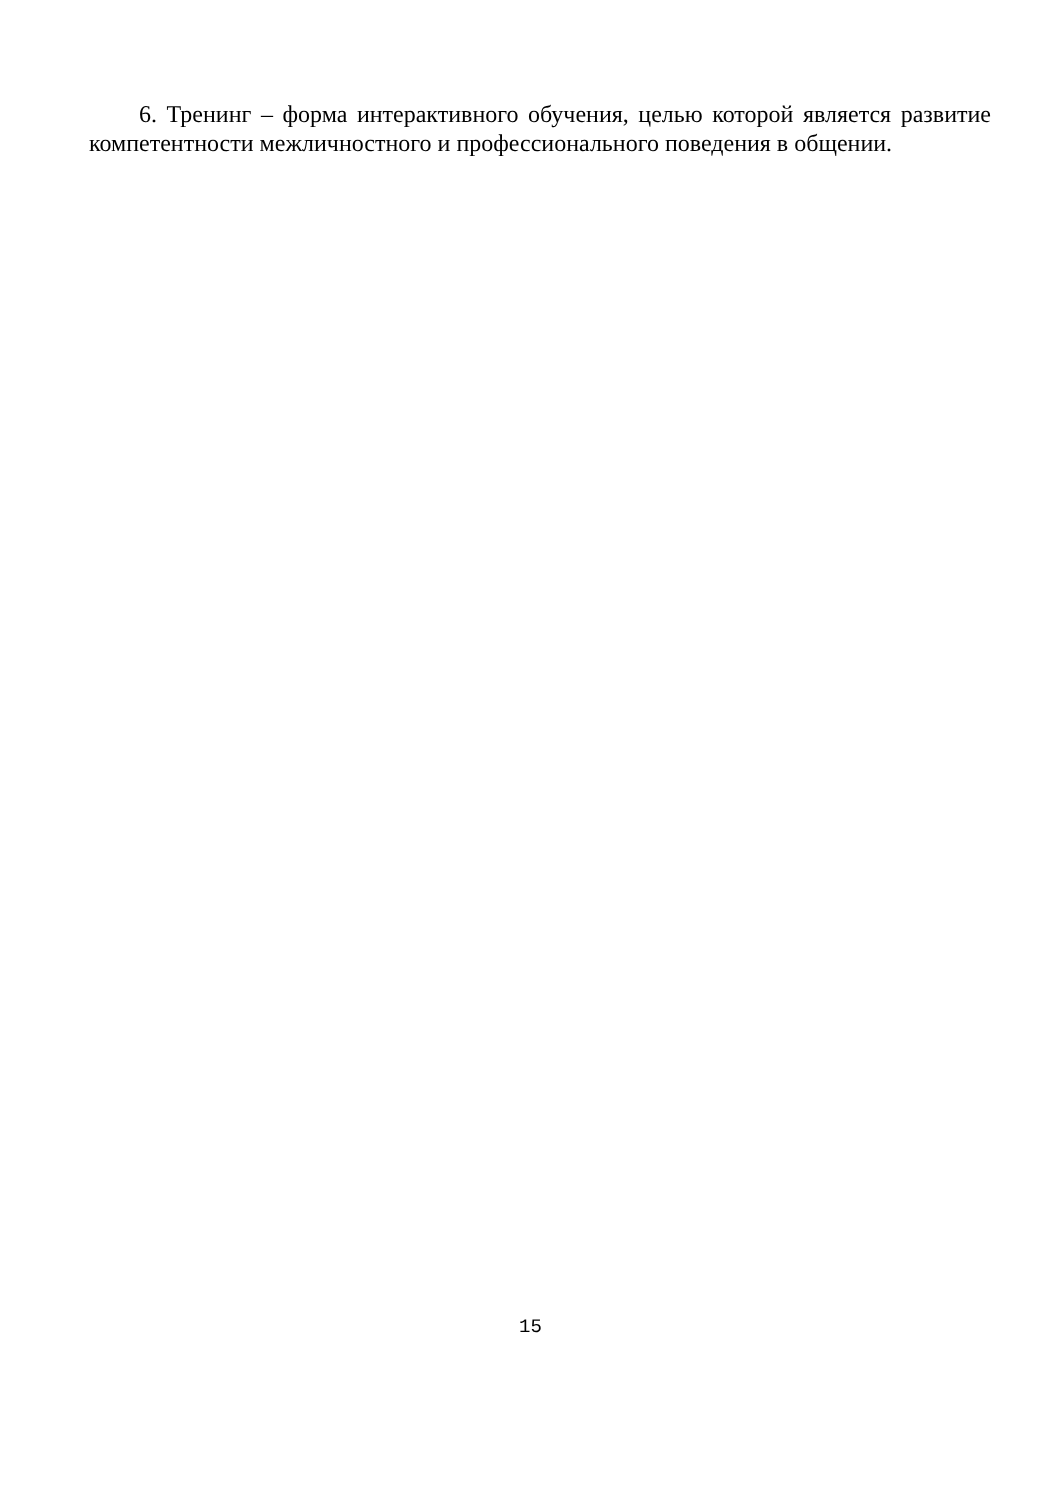6. Тренинг – форма интерактивного обучения, целью которой является развитие компетентности межличностного и профессионального поведения в общении.
15